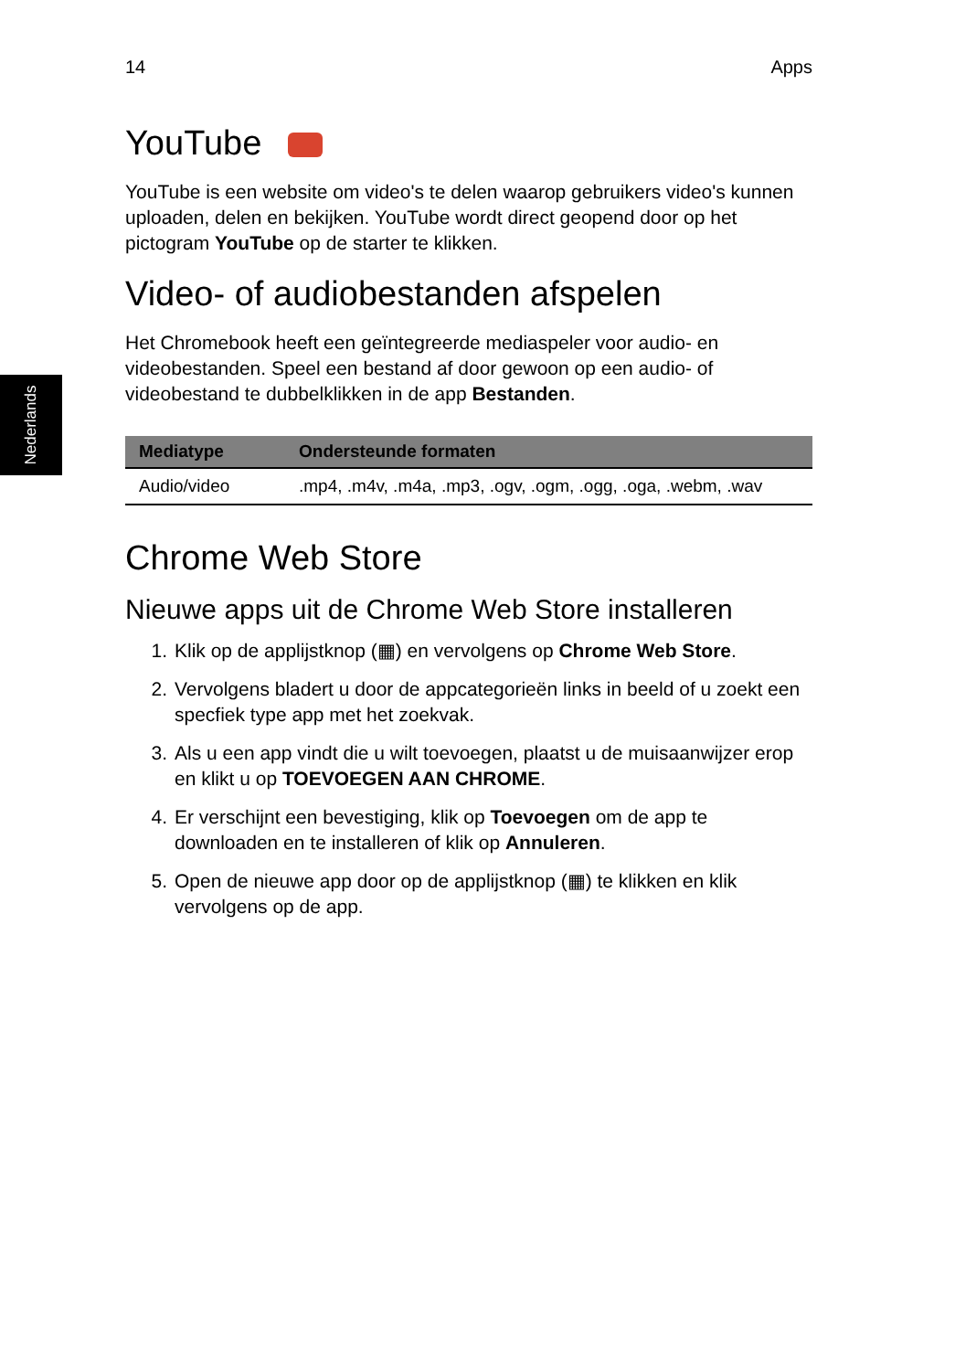Nederlands
14 Apps
YouTube
YouTube is een website om video's te delen waarop gebruikers video's kunnen uploaden, delen en bekijken. YouTube wordt direct geopend door op het pictogram YouTube op de starter te klikken.
Video- of audiobestanden afspelen
Het Chromebook heeft een geïntegreerde mediaspeler voor audio- en videobestanden. Speel een bestand af door gewoon op een audio- of videobestand te dubbelklikken in de app Bestanden.
| Mediatype | Ondersteunde formaten |
| --- | --- |
| Audio/video | .mp4, .m4v, .m4a, .mp3, .ogv, .ogm, .ogg, .oga, .webm, .wav |
Chrome Web Store
Nieuwe apps uit de Chrome Web Store installeren
1. Klik op de applijstknop (▦) en vervolgens op Chrome Web Store.
2. Vervolgens bladert u door de appcategorieën links in beeld of u zoekt een specfiek type app met het zoekvak.
3. Als u een app vindt die u wilt toevoegen, plaatst u de muisaanwijzer erop en klikt u op TOEVOEGEN AAN CHROME.
4. Er verschijnt een bevestiging, klik op Toevoegen om de app te downloaden en te installeren of klik op Annuleren.
5. Open de nieuwe app door op de applijstknop (▦) te klikken en klik vervolgens op de app.